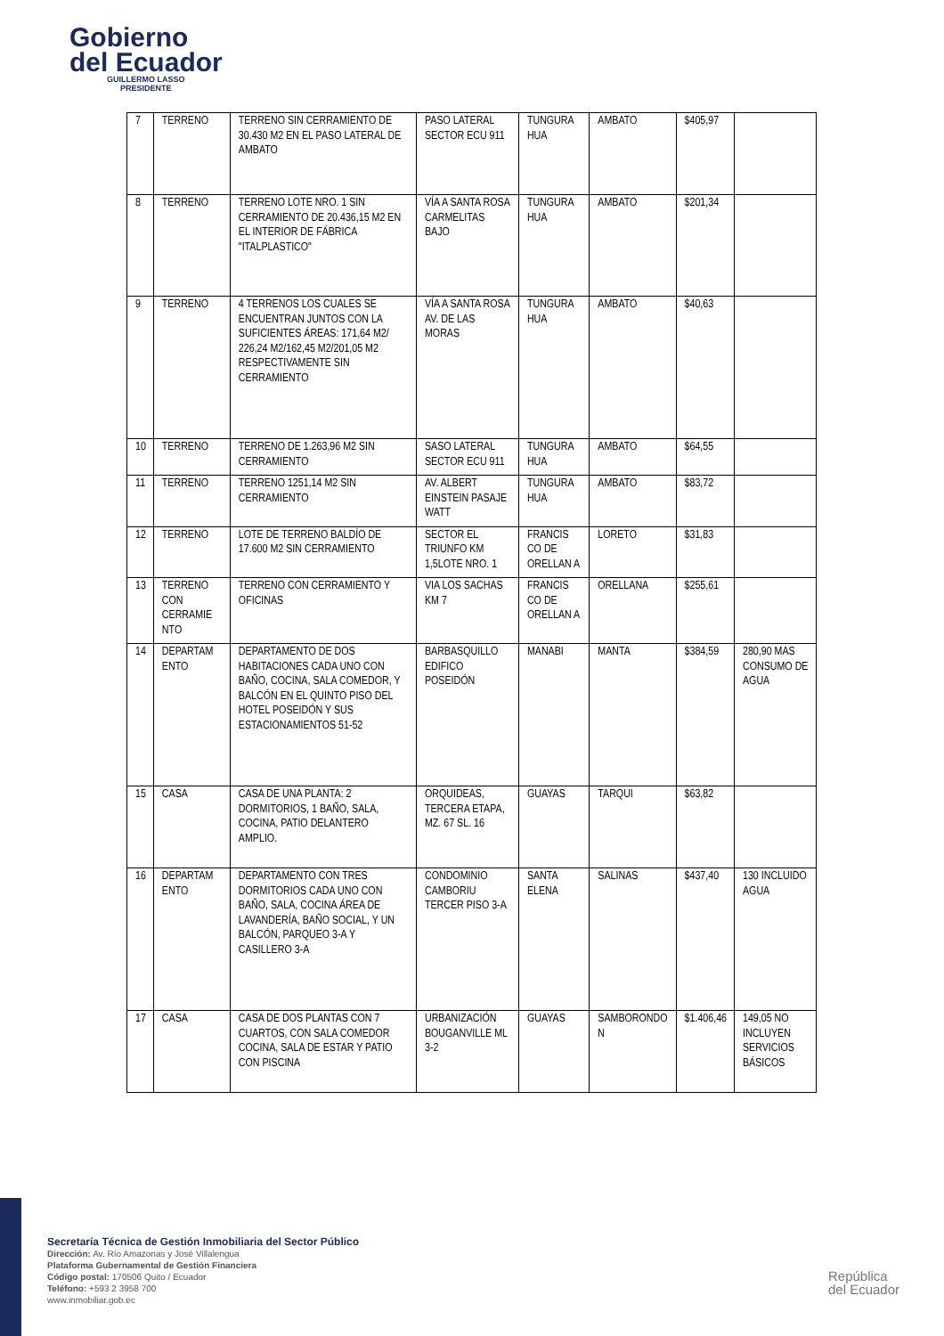Gobierno
del Ecuador
GUILLERMO LASSO
PRESIDENTE
| 7 | TERRENO | TERRENO SIN CERRAMIENTO DE 30.430 M2 EN EL PASO LATERAL DE AMBATO | PASO LATERAL SECTOR ECU 911 | TUNGURA HUA | AMBATO | $405,97 | |
| 8 | TERRENO | TERRENO LOTE NRO. 1 SIN CERRAMIENTO DE 20.436,15 M2 EN EL INTERIOR DE FÁBRICA "ITALPLASTICO" | VÍA A SANTA ROSA CARMELITAS BAJO | TUNGURA HUA | AMBATO | $201,34 | |
| 9 | TERRENO | 4 TERRENOS LOS CUALES SE ENCUENTRAN JUNTOS CON LA SUFICIENTES ÁREAS: 171,64 M2/ 226,24 M2/162,45 M2/201,05 M2 RESPECTIVAMENTE SIN CERRAMIENTO | VÍA A SANTA ROSA AV. DE LAS MORAS | TUNGURA HUA | AMBATO | $40,63 | |
| 10 | TERRENO | TERRENO DE 1.263,96 M2 SIN CERRAMIENTO | SASO LATERAL SECTOR ECU 911 | TUNGURA HUA | AMBATO | $64,55 | |
| 11 | TERRENO | TERRENO 1251,14 M2 SIN CERRAMIENTO | AV. ALBERT EINSTEIN PASAJE WATT | TUNGURA HUA | AMBATO | $83,72 | |
| 12 | TERRENO | LOTE DE TERRENO BALDÍO DE 17.600 M2 SIN CERRAMIENTO | SECTOR EL TRIUNFO KM 1,5LOTE NRO. 1 | FRANCIS CO DE ORELLAN A | LORETO | $31,83 | |
| 13 | TERRENO CON CERRAMIE NTO | TERRENO CON CERRAMIENTO Y OFICINAS | VIA LOS SACHAS KM 7 | FRANCIS CO DE ORELLAN A | ORELLANA | $255,61 | |
| 14 | DEPARTAM ENTO | DEPARTAMENTO DE DOS HABITACIONES CADA UNO CON BAÑO, COCINA, SALA COMEDOR, Y BALCÓN EN EL QUINTO PISO DEL HOTEL POSEIDÓN Y SUS ESTACIONAMIENTOS 51-52 | BARBASQUILLO EDIFICO POSEIDÓN | MANABI | MANTA | $384,59 | 280,90 MAS CONSUMO DE AGUA |
| 15 | CASA | CASA DE UNA PLANTA: 2 DORMITORIOS, 1 BAÑO, SALA, COCINA, PATIO DELANTERO AMPLIO. | ORQUIDEAS, TERCERA ETAPA, MZ. 67 SL. 16 | GUAYAS | TARQUI | $63,82 | |
| 16 | DEPARTAM ENTO | DEPARTAMENTO CON TRES DORMITORIOS CADA UNO CON BAÑO, SALA, COCINA ÁREA DE LAVANDERÍA, BAÑO SOCIAL, Y UN BALCÓN, PARQUEO 3-A Y CASILLERO 3-A | CONDOMINIO CAMBORIU TERCER PISO 3-A | SANTA ELENA | SALINAS | $437,40 | 130 INCLUIDO AGUA |
| 17 | CASA | CASA DE DOS PLANTAS CON 7 CUARTOS, CON SALA COMEDOR COCINA, SALA DE ESTAR Y PATIO CON PISCINA | URBANIZACIÓN BOUGANVILLE ML 3-2 | GUAYAS | SAMBORONDO N | $1.406,46 | 149,05 NO INCLUYEN SERVICIOS BÁSICOS |
Secretaría Técnica de Gestión Inmobiliaria del Sector Público
Dirección: Av. Río Amazonas y José Villalengua
Plataforma Gubernamental de Gestión Financiera
Código postal: 170506 Quito / Ecuador
Teléfono: +593 2 3958 700
www.inmobiliar.gob.ec
República
del Ecuador